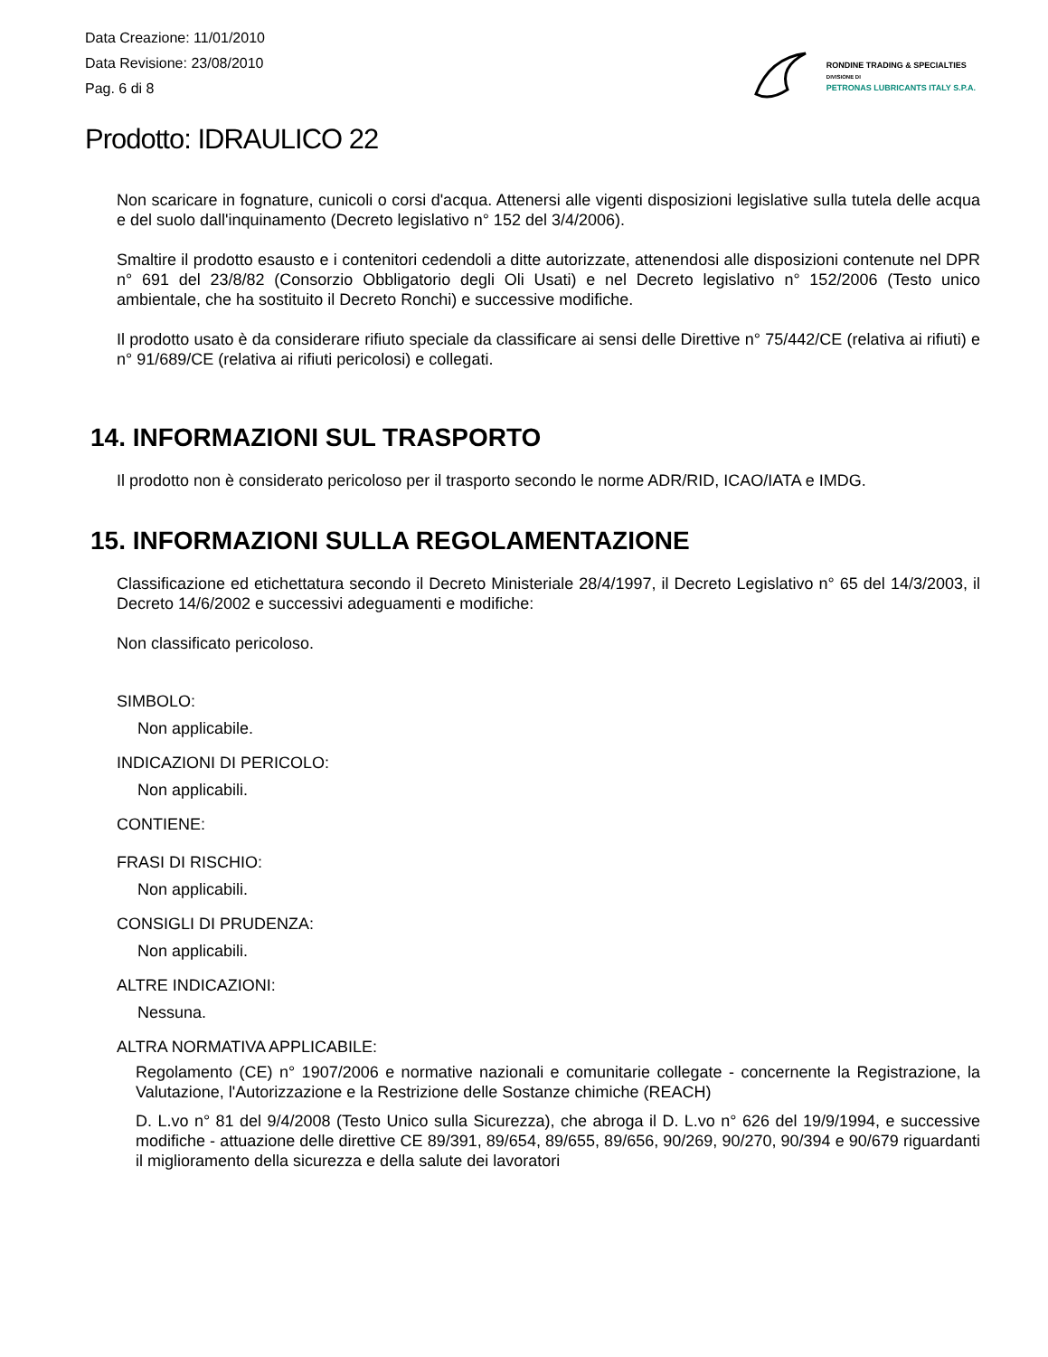Data Creazione: 11/01/2010
Data Revisione: 23/08/2010
Pag. 6 di 8
RONDINE TRADING & SPECIALTIES
DIVISIONE DI
PETRONAS LUBRICANTS ITALY S.P.A.
Prodotto: IDRAULICO 22
Non scaricare in fognature, cunicoli o corsi d'acqua. Attenersi alle vigenti disposizioni legislative sulla tutela delle acqua e del suolo dall'inquinamento (Decreto legislativo n° 152 del 3/4/2006).
Smaltire il prodotto esausto e i contenitori cedendoli a ditte autorizzate, attenendosi alle disposizioni contenute nel DPR n° 691 del 23/8/82 (Consorzio Obbligatorio degli Oli Usati) e nel Decreto legislativo n° 152/2006 (Testo unico ambientale, che ha sostituito il Decreto Ronchi) e successive modifiche.
Il prodotto usato è da considerare rifiuto speciale da classificare ai sensi delle Direttive n° 75/442/CE (relativa ai rifiuti) e n° 91/689/CE (relativa ai rifiuti pericolosi) e collegati.
14. INFORMAZIONI SUL TRASPORTO
Il prodotto non è considerato pericoloso per il trasporto secondo le norme ADR/RID, ICAO/IATA e IMDG.
15. INFORMAZIONI SULLA REGOLAMENTAZIONE
Classificazione ed etichettatura secondo il Decreto Ministeriale 28/4/1997, il Decreto Legislativo n° 65 del 14/3/2003, il Decreto 14/6/2002 e successivi adeguamenti e modifiche:
Non classificato pericoloso.
SIMBOLO:
Non applicabile.
INDICAZIONI DI PERICOLO:
Non applicabili.
CONTIENE:
FRASI DI RISCHIO:
Non applicabili.
CONSIGLI DI PRUDENZA:
Non applicabili.
ALTRE INDICAZIONI:
Nessuna.
ALTRA NORMATIVA APPLICABILE:
Regolamento (CE) n° 1907/2006 e normative nazionali e comunitarie collegate - concernente la Registrazione, la Valutazione, l'Autorizzazione e la Restrizione delle Sostanze chimiche (REACH)
D. L.vo n° 81 del 9/4/2008 (Testo Unico sulla Sicurezza), che abroga il D. L.vo n° 626 del 19/9/1994, e successive modifiche - attuazione delle direttive CE 89/391, 89/654, 89/655, 89/656, 90/269, 90/270, 90/394 e 90/679 riguardanti il miglioramento della sicurezza e della salute dei lavoratori